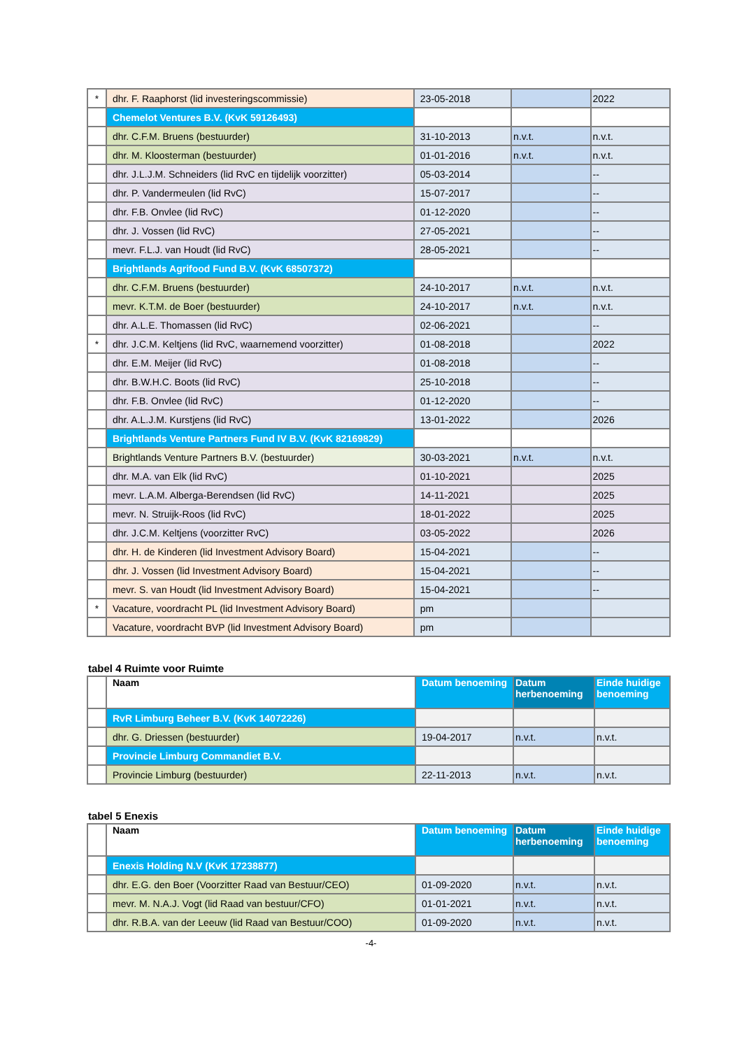| * | dhr. F. Raaphorst (lid investeringscommissie) | 23-05-2018 | | 2022 |
| | Chemelot Ventures B.V. (KvK 59126493) | | | |
| | dhr. C.F.M. Bruens (bestuurder) | 31-10-2013 | n.v.t. | n.v.t. |
| | dhr. M. Kloosterman (bestuurder) | 01-01-2016 | n.v.t. | n.v.t. |
| | dhr. J.L.J.M. Schneiders (lid RvC en tijdelijk voorzitter) | 05-03-2014 | | -- |
| | dhr. P. Vandermeulen (lid RvC) | 15-07-2017 | | -- |
| | dhr. F.B. Onvlee (lid RvC) | 01-12-2020 | | -- |
| | dhr. J. Vossen (lid RvC) | 27-05-2021 | | -- |
| | mevr. F.L.J. van Houdt (lid RvC) | 28-05-2021 | | -- |
| | Brightlands Agrifood Fund B.V. (KvK 68507372) | | | |
| | dhr. C.F.M. Bruens (bestuurder) | 24-10-2017 | n.v.t. | n.v.t. |
| | mevr. K.T.M. de Boer (bestuurder) | 24-10-2017 | n.v.t. | n.v.t. |
| | dhr. A.L.E. Thomassen (lid RvC) | 02-06-2021 | | -- |
| * | dhr. J.C.M. Keltjens (lid RvC, waarnemend voorzitter) | 01-08-2018 | | 2022 |
| | dhr. E.M. Meijer (lid RvC) | 01-08-2018 | | -- |
| | dhr. B.W.H.C. Boots (lid RvC) | 25-10-2018 | | -- |
| | dhr. F.B. Onvlee (lid RvC) | 01-12-2020 | | -- |
| | dhr. A.L.J.M. Kurstjens (lid RvC) | 13-01-2022 | | 2026 |
| | Brightlands Venture Partners Fund IV B.V. (KvK 82169829) | | | |
| | Brightlands Venture Partners B.V. (bestuurder) | 30-03-2021 | n.v.t. | n.v.t. |
| | dhr. M.A. van Elk (lid RvC) | 01-10-2021 | | 2025 |
| | mevr. L.A.M. Alberga-Berendsen (lid RvC) | 14-11-2021 | | 2025 |
| | mevr. N. Struijk-Roos (lid RvC) | 18-01-2022 | | 2025 |
| | dhr. J.C.M. Keltjens (voorzitter RvC) | 03-05-2022 | | 2026 |
| | dhr. H. de Kinderen (lid Investment Advisory Board) | 15-04-2021 | | -- |
| | dhr. J. Vossen (lid Investment Advisory Board) | 15-04-2021 | | -- |
| | mevr. S. van Houdt (lid Investment Advisory Board) | 15-04-2021 | | -- |
| * | Vacature, voordracht PL (lid Investment Advisory Board) | pm | | |
| | Vacature, voordracht BVP (lid Investment Advisory Board) | pm | | |
tabel 4 Ruimte voor Ruimte
| | Naam | Datum benoeming | Datum herbenoeming | Einde huidige benoeming |
| --- | --- | --- | --- | --- |
| | RvR Limburg Beheer B.V. (KvK 14072226) | | | |
| | dhr. G. Driessen (bestuurder) | 19-04-2017 | n.v.t. | n.v.t. |
| | Provincie Limburg Commandiet B.V. | | | |
| | Provincie Limburg (bestuurder) | 22-11-2013 | n.v.t. | n.v.t. |
tabel 5 Enexis
| | Naam | Datum benoeming | Datum herbenoeming | Einde huidige benoeming |
| --- | --- | --- | --- | --- |
| | Enexis Holding N.V (KvK 17238877) | | | |
| | dhr. E.G. den Boer (Voorzitter Raad van Bestuur/CEO) | 01-09-2020 | n.v.t. | n.v.t. |
| | mevr. M. N.A.J. Vogt (lid Raad van bestuur/CFO) | 01-01-2021 | n.v.t. | n.v.t. |
| | dhr. R.B.A. van der Leeuw (lid Raad van Bestuur/COO) | 01-09-2020 | n.v.t. | n.v.t. |
-4-